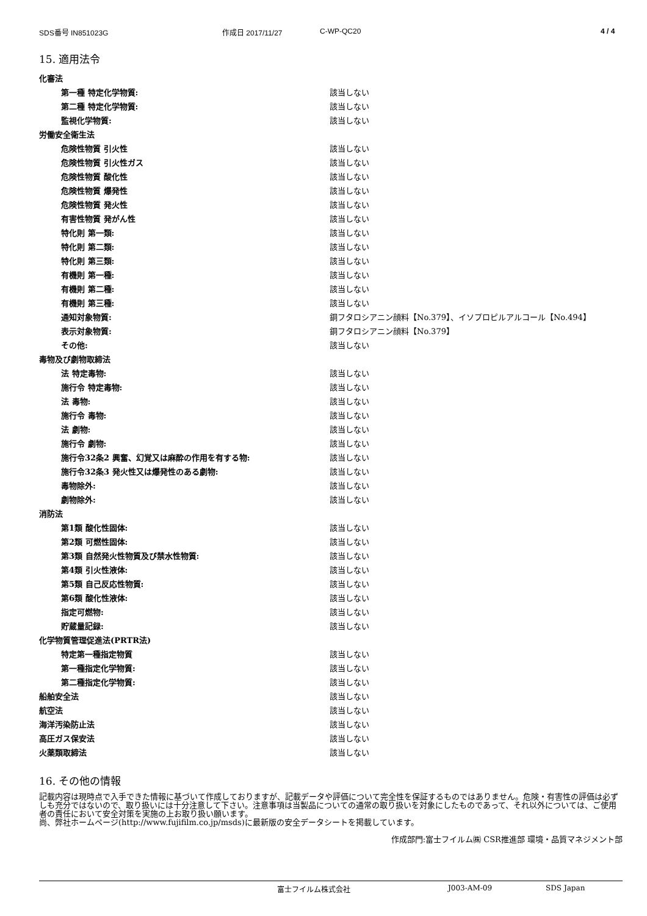SDS番号 IN851023G 作成日 2017/11/27 C-WP-QC20 4 / 4
15. 適用法令
| 化審法 | |
| 第一種 特定化学物質: | 該当しない |
| 第二種 特定化学物質: | 該当しない |
| 監視化学物質: | 該当しない |
| 労働安全衛生法 | |
| 危険性物質 引火性 | 該当しない |
| 危険性物質 引火性ガス | 該当しない |
| 危険性物質 酸化性 | 該当しない |
| 危険性物質 爆発性 | 該当しない |
| 危険性物質 発火性 | 該当しない |
| 有害性物質 発がん性 | 該当しない |
| 特化則 第一類: | 該当しない |
| 特化則 第二類: | 該当しない |
| 特化則 第三類: | 該当しない |
| 有機則 第一種: | 該当しない |
| 有機則 第二種: | 該当しない |
| 有機則 第三種: | 該当しない |
| 通知対象物質: | 銅フタロシアニン顔料【No.379】、イソプロピルアルコール【No.494】 |
| 表示対象物質: | 銅フタロシアニン顔料【No.379】 |
| その他: | 該当しない |
| 毒物及び劇物取締法 | |
| 法 特定毒物: | 該当しない |
| 施行令 特定毒物: | 該当しない |
| 法 毒物: | 該当しない |
| 施行令 毒物: | 該当しない |
| 法 劇物: | 該当しない |
| 施行令 劇物: | 該当しない |
| 施行令32条2 興奮、幻覚又は麻酔の作用を有する物: | 該当しない |
| 施行令32条3 発火性又は爆発性のある劇物: | 該当しない |
| 毒物除外: | 該当しない |
| 劇物除外: | 該当しない |
| 消防法 | |
| 第1類 酸化性固体: | 該当しない |
| 第2類 可燃性固体: | 該当しない |
| 第3類 自然発火性物質及び禁水性物質: | 該当しない |
| 第4類 引火性液体: | 該当しない |
| 第5類 自己反応性物質: | 該当しない |
| 第6類 酸化性液体: | 該当しない |
| 指定可燃物: | 該当しない |
| 貯蔵量記録: | 該当しない |
| 化学物質管理促進法(PRTR法) | |
| 特定第一種指定物質 | 該当しない |
| 第一種指定化学物質: | 該当しない |
| 第二種指定化学物質: | 該当しない |
| 船舶安全法 | 該当しない |
| 航空法 | 該当しない |
| 海洋汚染防止法 | 該当しない |
| 高圧ガス保安法 | 該当しない |
| 火薬類取締法 | 該当しない |
16. その他の情報
記載内容は現時点で入手できた情報に基づいて作成しておりますが、記載データや評価について完全性を保証するものではありません。危険・有害性の評価は必ずしも充分ではないので、取り扱いには十分注意して下さい。注意事項は当製品についての通常の取り扱いを対象にしたものであって、それ以外については、ご使用者の責任において安全対策を実施の上お取り扱い願います。
尚、弊社ホームページ(http://www.fujifilm.co.jp/msds)に最新版の安全データシートを掲載しています。
作成部門:富士フイルム㈱ CSR推進部 環境・品質マネジメント部
富士フイルム株式会社 J003-AM-09 SDS Japan